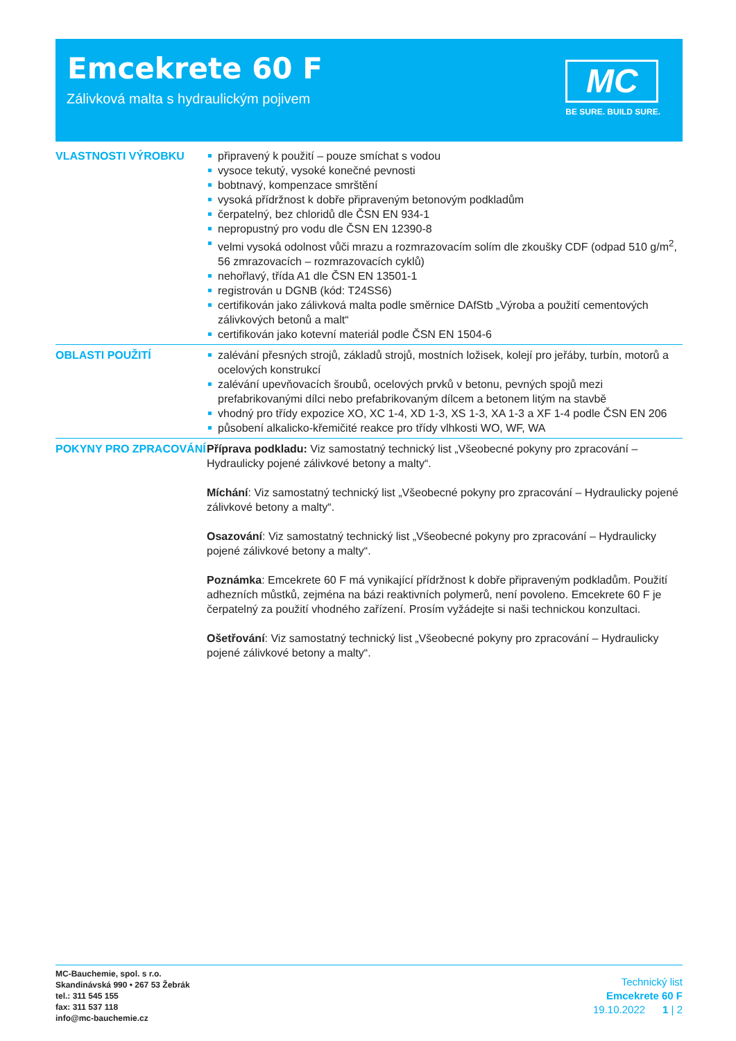Emcekrete 60 F
Zálivková malta s hydraulickým pojivem
MC
BE SURE. BUILD SURE.
VLASTNOSTI VÝROBKU
připravený k použití – pouze smíchat s vodou
vysoce tekutý, vysoké konečné pevnosti
bobtnavý, kompenzace smrštění
vysoká přídržnost k dobře připraveným betonovým podkladům
čerpatelný, bez chloridů dle ČSN EN 934-1
nepropustný pro vodu dle ČSN EN 12390-8
velmi vysoká odolnost vůči mrazu a rozmrazovacím solím dle zkoušky CDF (odpad 510 g/m<sup>2</sup>, 56 zmrazovacích – rozmrazovacích cyklů)
nehořlavý, třída A1 dle ČSN EN 13501-1
registrován u DGNB (kód: T24SS6)
certifikován jako zálivková malta podle směrnice DAfStb „Výroba a použití cementových zálivkových betonů a malt“
certifikován jako kotevní materiál podle ČSN EN 1504-6
OBLASTI POUŽITÍ
zalévání přesných strojů, základů strojů, mostních ložisek, kolejí pro jeřáby, turbín, motorů a ocelových konstrukcí
zalévání upevňovacích šroubů, ocelových prvků v betonu, pevných spojů mezi prefabrikovanými dílci nebo prefabrikovaným dílcem a betonem litým na stavbě
vhodný pro třídy expozice XO, XC 1-4, XD 1-3, XS 1-3, XA 1-3 a XF 1-4 podle ČSN EN 206
působení alkalicko-křemičité reakce pro třídy vlhkosti WO, WF, WA
POKYNY PRO ZPRACOVÁNÍ
Příprava podkladu: Viz samostatný technický list „Všeobecné pokyny pro zpracování – Hydraulicky pojené zálivkové betony a malty“.
Míchání: Viz samostatný technický list „Všeobecné pokyny pro zpracování – Hydraulicky pojené zálivkové betony a malty“.
Osazování: Viz samostatný technický list „Všeobecné pokyny pro zpracování – Hydraulicky pojené zálivkové betony a malty“.
Poznámka: Emcekrete 60 F má vynikající přídržnost k dobře připraveným podkladům. Použití adhezních můstků, zejména na bázi reaktivních polymerů, není povoleno. Emcekrete 60 F je čerpatelný za použití vhodného zařízení. Prosím vyžádejte si naši technickou konzultaci.
Ošetřování: Viz samostatný technický list „Všeobecné pokyny pro zpracování – Hydraulicky pojené zálivkové betony a malty“.
MC-Bauchemie, spol. s r.o.
Skandinávská 990 • 267 53 Žebrák
tel.: 311 545 155
fax: 311 537 118
info@mc-bauchemie.cz
Technický list
Emcekrete 60 F
19.10.2022 1 | 2